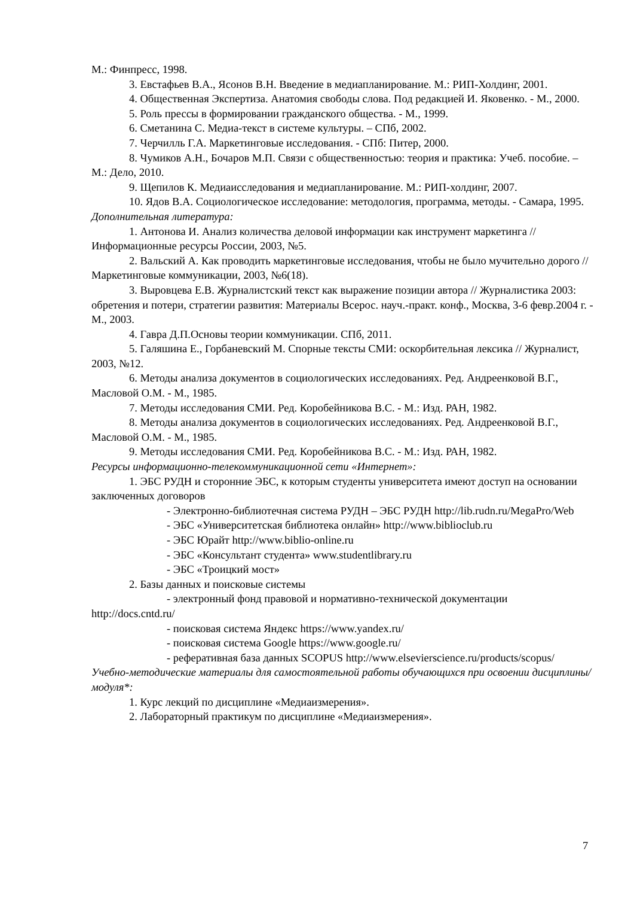М.: Финпресс, 1998.
3. Евстафьев В.А., Ясонов В.Н. Введение в медиапланирование. М.: РИП-Холдинг, 2001.
4. Общественная Экспертиза. Анатомия свободы слова. Под редакцией И. Яковенко. - М., 2000.
5. Роль прессы в формировании гражданского общества. - М., 1999.
6. Сметанина С. Медиа-текст в системе культуры. – СПб, 2002.
7. Черчилль Г.А. Маркетинговые исследования. - СПб: Питер, 2000.
8. Чумиков А.Н., Бочаров М.П. Связи с общественностью: теория и практика: Учеб. пособие. – М.: Дело, 2010.
9. Щепилов К. Медиаисследования и медиапланирование. М.: РИП-холдинг, 2007.
10. Ядов В.А. Социологическое исследование: методология, программа, методы. - Самара, 1995.
Дополнительная литература:
1. Антонова И. Анализ количества деловой информации как инструмент маркетинга // Информационные ресурсы России, 2003, №5.
2. Вальский А. Как проводить маркетинговые исследования, чтобы не было мучительно дорого // Маркетинговые коммуникации, 2003, №6(18).
3. Выровцева Е.В. Журналистский текст как выражение позиции автора // Журналистика 2003: обретения и потери, стратегии развития: Материалы Всерос. науч.-практ. конф., Москва, 3-6 февр.2004 г. - М., 2003.
4. Гавра Д.П.Основы теории коммуникации. СПб, 2011.
5. Галяшина Е., Горбаневский М. Спорные тексты СМИ: оскорбительная лексика // Журналист, 2003, №12.
6. Методы анализа документов в социологических исследованиях. Ред. Андреенковой В.Г., Масловой О.М. - М., 1985.
7. Методы исследования СМИ. Ред. Коробейникова В.С. - М.: Изд. РАН, 1982.
8. Методы анализа документов в социологических исследованиях. Ред. Андреенковой В.Г., Масловой О.М. - М., 1985.
9. Методы исследования СМИ. Ред. Коробейникова В.С. - М.: Изд. РАН, 1982.
Ресурсы информационно-телекоммуникационной сети «Интернет»:
1. ЭБС РУДН и сторонние ЭБС, к которым студенты университета имеют доступ на основании заключенных договоров
- Электронно-библиотечная система РУДН – ЭБС РУДН http://lib.rudn.ru/MegaPro/Web
- ЭБС «Университетская библиотека онлайн» http://www.biblioclub.ru
- ЭБС Юрайт http://www.biblio-online.ru
- ЭБС «Консультант студента» www.studentlibrary.ru
- ЭБС «Троицкий мост»
2. Базы данных и поисковые системы
- электронный фонд правовой и нормативно-технической документации http://docs.cntd.ru/
- поисковая система Яндекс https://www.yandex.ru/
- поисковая система Google https://www.google.ru/
- реферативная база данных SCOPUS http://www.elsevierscience.ru/products/scopus/
Учебно-методические материалы для самостоятельной работы обучающихся при освоении дисциплины/модуля*:
1. Курс лекций по дисциплине «Медиаизмерения».
2. Лабораторный практикум по дисциплине «Медиаизмерения».
7